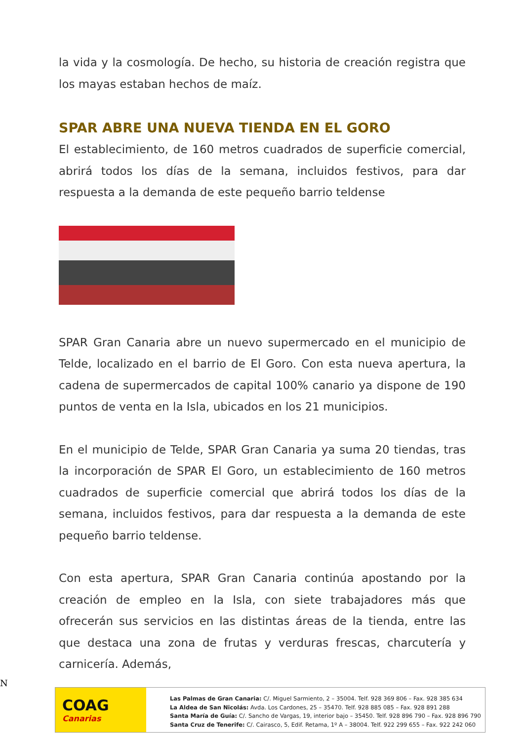la vida y la cosmología. De hecho, su historia de creación registra que los mayas estaban hechos de maíz.
SPAR ABRE UNA NUEVA TIENDA EN EL GORO
El establecimiento, de 160 metros cuadrados de superficie comercial, abrirá todos los días de la semana, incluidos festivos, para dar respuesta a la demanda de este pequeño barrio teldense
SPAR Gran Canaria abre un nuevo supermercado en el municipio de Telde, localizado en el barrio de El Goro. Con esta nueva apertura, la cadena de supermercados de capital 100% canario ya dispone de 190 puntos de venta en la Isla, ubicados en los 21 municipios.
En el municipio de Telde, SPAR Gran Canaria ya suma 20 tiendas, tras la incorporación de SPAR El Goro, un establecimiento de 160 metros cuadrados de superficie comercial que abrirá todos los días de la semana, incluidos festivos, para dar respuesta a la demanda de este pequeño barrio teldense.
Con esta apertura, SPAR Gran Canaria continúa apostando por la creación de empleo en la Isla, con siete trabajadores más que ofrecerán sus servicios en las distintas áreas de la tienda, entre las que destaca una zona de frutas y verduras frescas, charcutería y carnicería. Además,
N
COAG
Canarias
Las Palmas de Gran Canaria: C/. Miguel Sarmiento, 2 – 35004. Telf. 928 369 806 – Fax. 928 385 634
La Aldea de San Nicolás: Avda. Los Cardones, 25 – 35470. Telf. 928 885 085 – Fax. 928 891 288
Santa María de Guía: C/. Sancho de Vargas, 19, interior bajo – 35450. Telf. 928 896 790 – Fax. 928 896 790
Santa Cruz de Tenerife: C/. Cairasco, 5, Edif. Retama, 1º A – 38004. Telf. 922 299 655 – Fax. 922 242 060